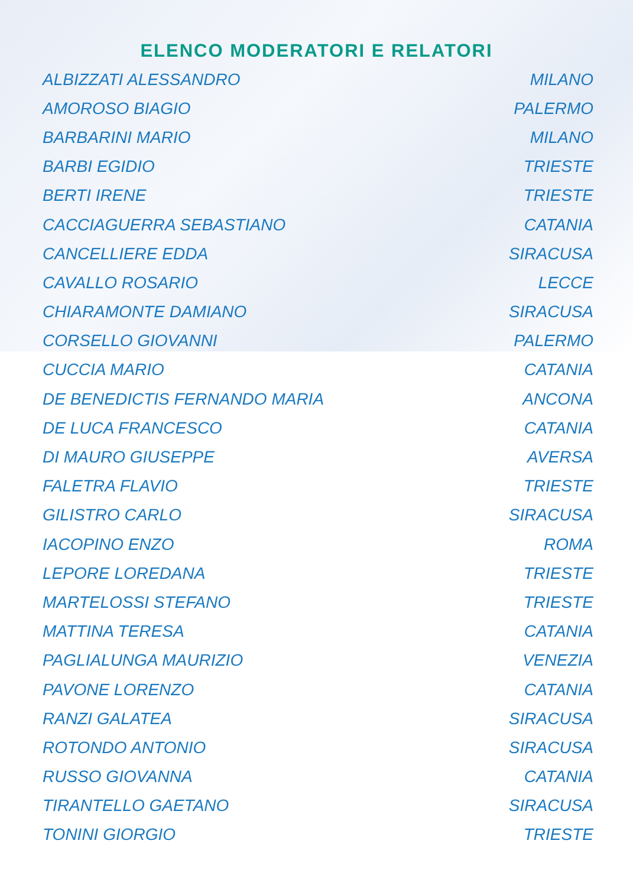ELENCO MODERATORI E RELATORI
| ALBIZZATI ALESSANDRO | MILANO |
| AMOROSO BIAGIO | PALERMO |
| BARBARINI MARIO | MILANO |
| BARBI EGIDIO | TRIESTE |
| BERTI IRENE | TRIESTE |
| CACCIAGUERRA SEBASTIANO | CATANIA |
| CANCELLIERE EDDA | SIRACUSA |
| CAVALLO ROSARIO | LECCE |
| CHIARAMONTE DAMIANO | SIRACUSA |
| CORSELLO GIOVANNI | PALERMO |
| CUCCIA MARIO | CATANIA |
| DE BENEDICTIS FERNANDO MARIA | ANCONA |
| DE LUCA FRANCESCO | CATANIA |
| DI MAURO GIUSEPPE | AVERSA |
| FALETRA FLAVIO | TRIESTE |
| GILISTRO CARLO | SIRACUSA |
| IACOPINO ENZO | ROMA |
| LEPORE LOREDANA | TRIESTE |
| MARTELOSSI STEFANO | TRIESTE |
| MATTINA TERESA | CATANIA |
| PAGLIALUNGA MAURIZIO | VENEZIA |
| PAVONE LORENZO | CATANIA |
| RANZI GALATEA | SIRACUSA |
| ROTONDO ANTONIO | SIRACUSA |
| RUSSO GIOVANNA | CATANIA |
| TIRANTELLO GAETANO | SIRACUSA |
| TONINI GIORGIO | TRIESTE |